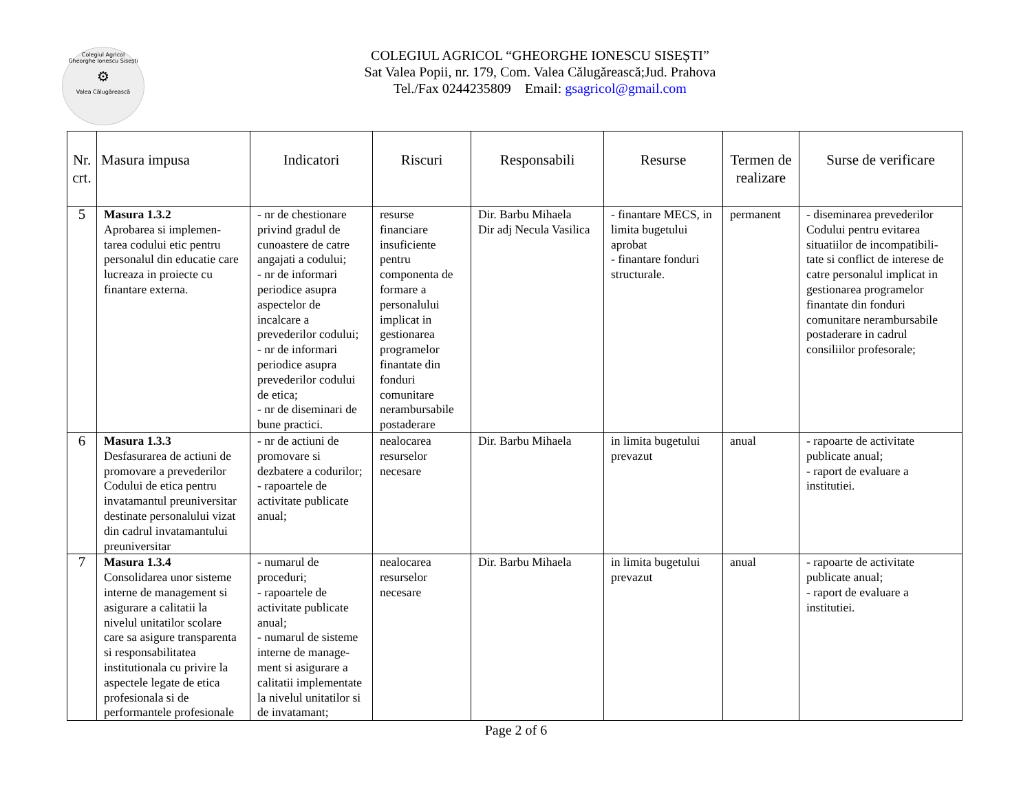Colegiul Agricol
Gheorghe Ionescu Sisești
⚙
Valea Călugărească
COLEGIUL AGRICOL “GHEORGHE IONESCU SISEȘTI”
Sat Valea Popii, nr. 179, Com. Valea Călugărească;Jud. Prahova
Tel./Fax 0244235809 Email: gsagricol@gmail.com
| Nr. crt. | Masura impusa | Indicatori | Riscuri | Responsabili | Resurse | Termen de realizare | Surse de verificare |
| --- | --- | --- | --- | --- | --- | --- | --- |
| 5 | Masura 1.3.2 Aprobarea si implemen-tarea codului etic pentru personalul din educatie care lucreaza in proiecte cu finantare externa. | - nr de chestionare privind gradul de cunoastere de catre angajati a codului; - nr de informari periodice asupra aspectelor de incalcare a prevederilor codului; - nr de informari periodice asupra prevederilor codului de etica; - nr de diseminari de bune practici. | resurse financiare insuficiente pentru componenta de formare a personalului implicat in gestionarea programelor finantate din fonduri comunitare nerambursabile postaderare | Dir. Barbu Mihaela Dir adj Necula Vasilica | - finantare MECS, in limita bugetului aprobat - finantare fonduri structurale. | permanent | - diseminarea prevederilor Codului pentru evitarea situatiilor de incompatibili-tate si conflict de interese de catre personalul implicat in gestionarea programelor finantate din fonduri comunitare nerambursabile postaderare in cadrul consiliilor profesorale; |
| 6 | Masura 1.3.3 Desfasurarea de actiuni de promovare a prevederilor Codului de etica pentru invatamantul preuniversitar destinate personalului vizat din cadrul invatamantului preuniversitar | - nr de actiuni de promovare si dezbatere a codurilor; - rapoartele de activitate publicate anual; | nealocarea resurselor necesare | Dir. Barbu Mihaela | in limita bugetului prevazut | anual | - rapoarte de activitate publicate anual; - raport de evaluare a institutiei. |
| 7 | Masura 1.3.4 Consolidarea unor sisteme interne de management si asigurare a calitatii la nivelul unitatilor scolare care sa asigure transparenta si responsabilitatea institutionala cu privire la aspectele legate de etica profesionala si de performantele profesionale | - numarul de proceduri; - rapoartele de activitate publicate anual; - numarul de sisteme interne de manage-ment si asigurare a calitatii implementate la nivelul unitatilor si de invatamant; | nealocarea resurselor necesare | Dir. Barbu Mihaela | in limita bugetului prevazut | anual | - rapoarte de activitate publicate anual; - raport de evaluare a institutiei. |
Page 2 of 6